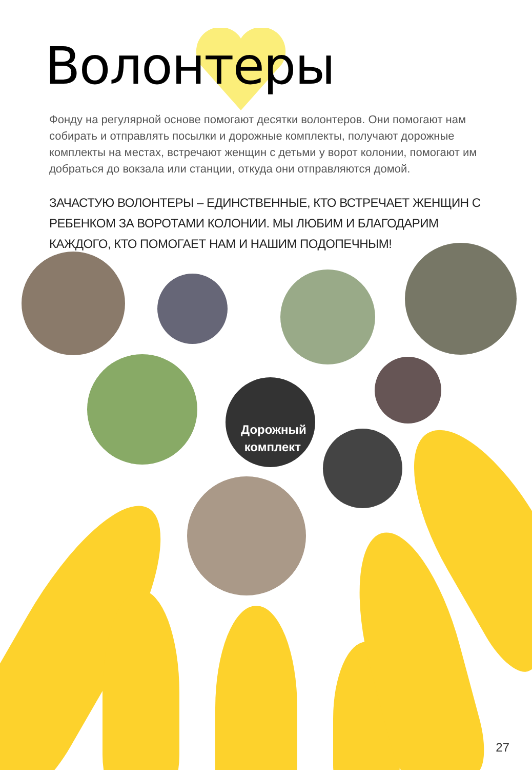Волонтеры
Фонду на регулярной основе помогают десятки волонтеров. Они помогают нам собирать и отправлять посылки и дорожные комплекты, получают дорожные комплекты на местах, встречают женщин с детьми у ворот колонии, помогают им добраться до вокзала или станции, откуда они отправляются домой.
ЗАЧАСТУЮ ВОЛОНТЕРЫ – ЕДИНСТВЕННЫЕ, КТО ВСТРЕЧАЕТ ЖЕНЩИН С РЕБЕНКОМ ЗА ВОРОТАМИ КОЛОНИИ. МЫ ЛЮБИМ И БЛАГОДАРИМ КАЖДОГО, КТО ПОМОГАЕТ НАМ И НАШИМ ПОДОПЕЧНЫМ!
Дорожный
комплект
27